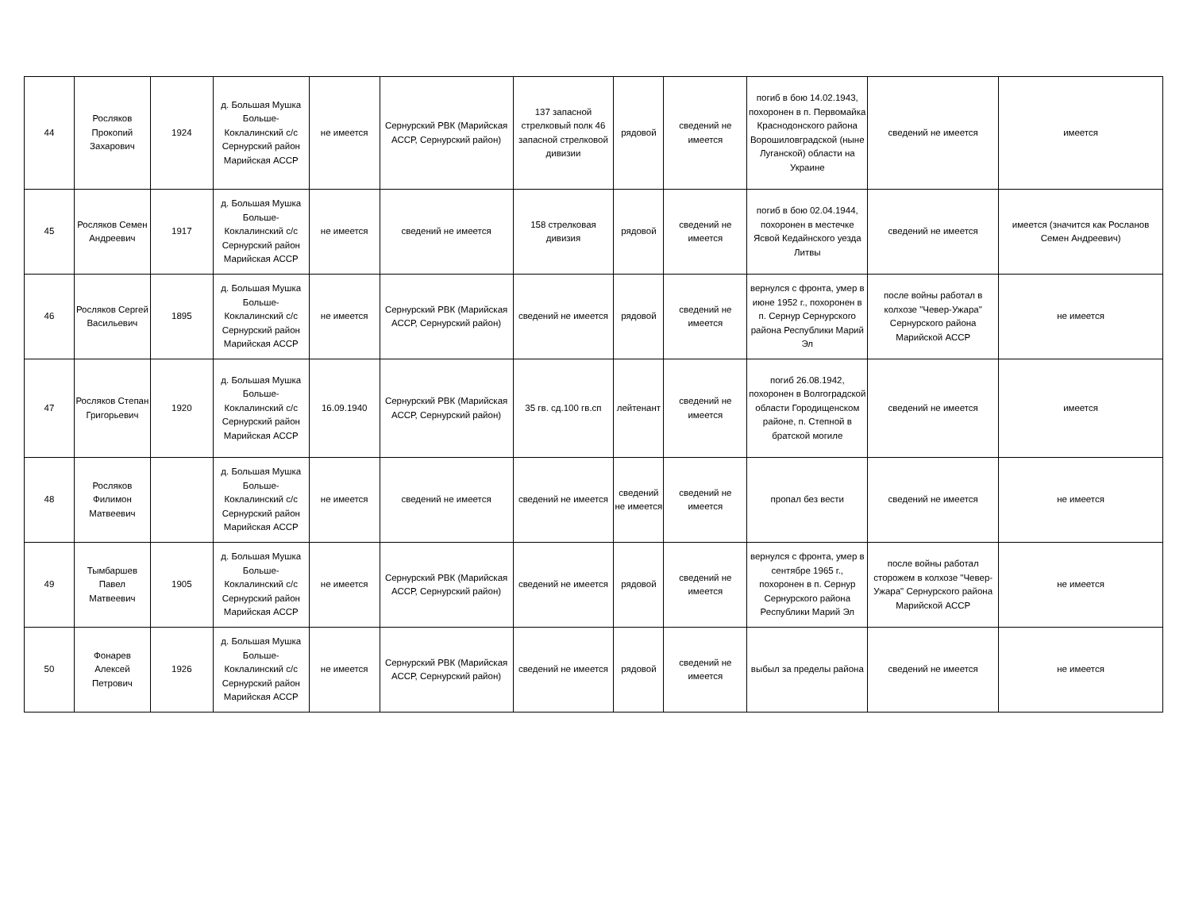| 44 | Росляков Прокопий Захарович | 1924 | д. Большая Мушка Больше-Коклалинский с/с Сернурский район Марийская АССР | не имеется | Сернурский РВК (Марийская АССР, Сернурский район) | 137 запасной стрелковый полк 46 запасной стрелковой дивизии | рядовой | сведений не имеется | погиб в бою 14.02.1943, похоронен в п. Первомайка Краснодонского района Ворошиловградской (ныне Луганской) области на Украине | сведений не имеется | имеется |
| 45 | Росляков Семен Андреевич | 1917 | д. Большая Мушка Больше-Коклалинский с/с Сернурский район Марийская АССР | не имеется | сведений не имеется | 158 стрелковая дивизия | рядовой | сведений не имеется | погиб в бою 02.04.1944, похоронен в местечке Ясвой Кедайнского уезда Литвы | сведений не имеется | имеется (значится как Росланов Семен Андреевич) |
| 46 | Росляков Сергей Васильевич | 1895 | д. Большая Мушка Больше-Коклалинский с/с Сернурский район Марийская АССР | не имеется | Сернурский РВК (Марийская АССР, Сернурский район) | сведений не имеется | рядовой | сведений не имеется | вернулся с фронта, умер в июне 1952 г., похоронен в п. Сернур Сернурского района Республики Марий Эл | после войны работал в колхозе "Чевер-Ужара" Сернурского района Марийской АССР | не имеется |
| 47 | Росляков Степан Григорьевич | 1920 | д. Большая Мушка Больше-Коклалинский с/с Сернурский район Марийская АССР | 16.09.1940 | Сернурский РВК (Марийская АССР, Сернурский район) | 35 гв. сд.100 гв.сп | лейтенант | сведений не имеется | погиб 26.08.1942, похоронен в Волгоградской области Городищенском районе, п. Степной в братской могиле | сведений не имеется | имеется |
| 48 | Росляков Филимон Матвеевич | | д. Большая Мушка Больше-Коклалинский с/с Сернурский район Марийская АССР | не имеется | сведений не имеется | сведений не имеется | сведений не имеется | сведений не имеется | пропал без вести | сведений не имеется | не имеется |
| 49 | Тымбаршев Павел Матвеевич | 1905 | д. Большая Мушка Больше-Коклалинский с/с Сернурский район Марийская АССР | не имеется | Сернурский РВК (Марийская АССР, Сернурский район) | сведений не имеется | рядовой | сведений не имеется | вернулся с фронта, умер в сентябре 1965 г., похоронен в п. Сернур Сернурского района Республики Марий Эл | после войны работал сторожем в колхозе "Чевер-Ужара" Сернурского района Марийской АССР | не имеется |
| 50 | Фонарев Алексей Петрович | 1926 | д. Большая Мушка Больше-Коклалинский с/с Сернурский район Марийская АССР | не имеется | Сернурский РВК (Марийская АССР, Сернурский район) | сведений не имеется | рядовой | сведений не имеется | выбыл за пределы района | сведений не имеется | не имеется |